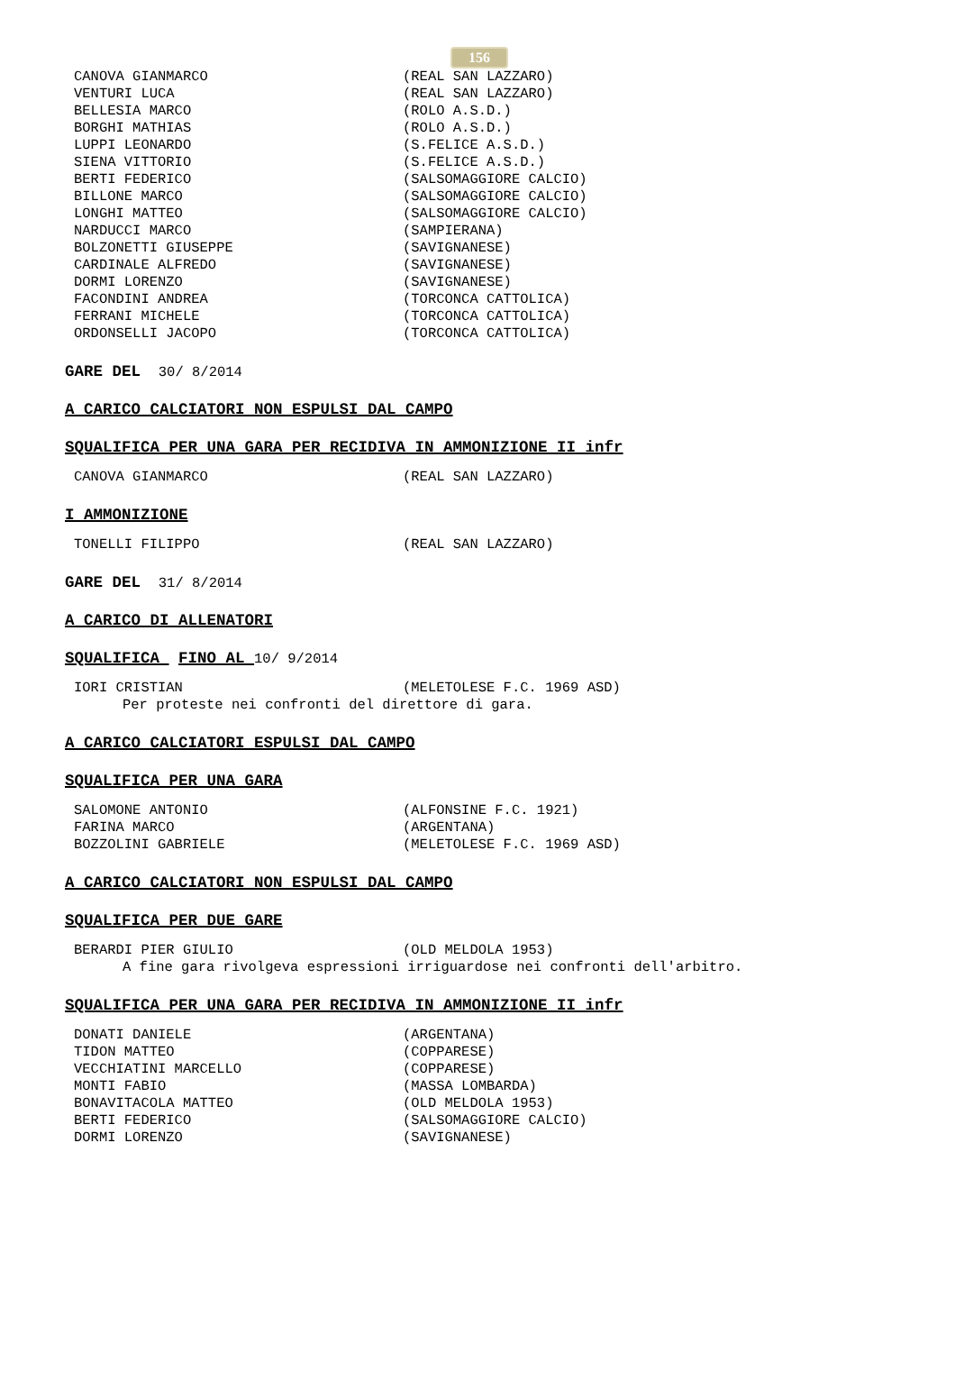156
CANOVA GIANMARCO (REAL SAN LAZZARO)
VENTURI LUCA (REAL SAN LAZZARO)
BELLESIA MARCO (ROLO A.S.D.)
BORGHI MATHIAS (ROLO A.S.D.)
LUPPI LEONARDO (S.FELICE A.S.D.)
SIENA VITTORIO (S.FELICE A.S.D.)
BERTI FEDERICO (SALSOMAGGIORE CALCIO)
BILLONE MARCO (SALSOMAGGIORE CALCIO)
LONGHI MATTEO (SALSOMAGGIORE CALCIO)
NARDUCCI MARCO (SAMPIERANA)
BOLZONETTI GIUSEPPE (SAVIGNANESE)
CARDINALE ALFREDO (SAVIGNANESE)
DORMI LORENZO (SAVIGNANESE)
FACONDINI ANDREA (TORCONCA CATTOLICA)
FERRANI MICHELE (TORCONCA CATTOLICA)
ORDONSELLI JACOPO (TORCONCA CATTOLICA)
GARE DEL 30/ 8/2014
A CARICO CALCIATORI NON ESPULSI DAL CAMPO
SQUALIFICA PER UNA GARA PER RECIDIVA IN AMMONIZIONE II infr
CANOVA GIANMARCO (REAL SAN LAZZARO)
I AMMONIZIONE
TONELLI FILIPPO (REAL SAN LAZZARO)
GARE DEL 31/ 8/2014
A CARICO DI ALLENATORI
SQUALIFICA FINO AL 10/ 9/2014
IORI CRISTIAN (MELETOLESE F.C. 1969 ASD)
Per proteste nei confronti del direttore di gara.
A CARICO CALCIATORI ESPULSI DAL CAMPO
SQUALIFICA PER UNA GARA
SALOMONE ANTONIO (ALFONSINE F.C. 1921)
FARINA MARCO (ARGENTANA)
BOZZOLINI GABRIELE (MELETOLESE F.C. 1969 ASD)
A CARICO CALCIATORI NON ESPULSI DAL CAMPO
SQUALIFICA PER DUE GARE
BERARDI PIER GIULIO (OLD MELDOLA 1953)
A fine gara rivolgeva espressioni irriguardose nei confronti dell'arbitro.
SQUALIFICA PER UNA GARA PER RECIDIVA IN AMMONIZIONE II infr
DONATI DANIELE (ARGENTANA)
TIDON MATTEO (COPPARESE)
VECCHIATINI MARCELLO (COPPARESE)
MONTI FABIO (MASSA LOMBARDA)
BONAVITACOLA MATTEO (OLD MELDOLA 1953)
BERTI FEDERICO (SALSOMAGGIORE CALCIO)
DORMI LORENZO (SAVIGNANESE)